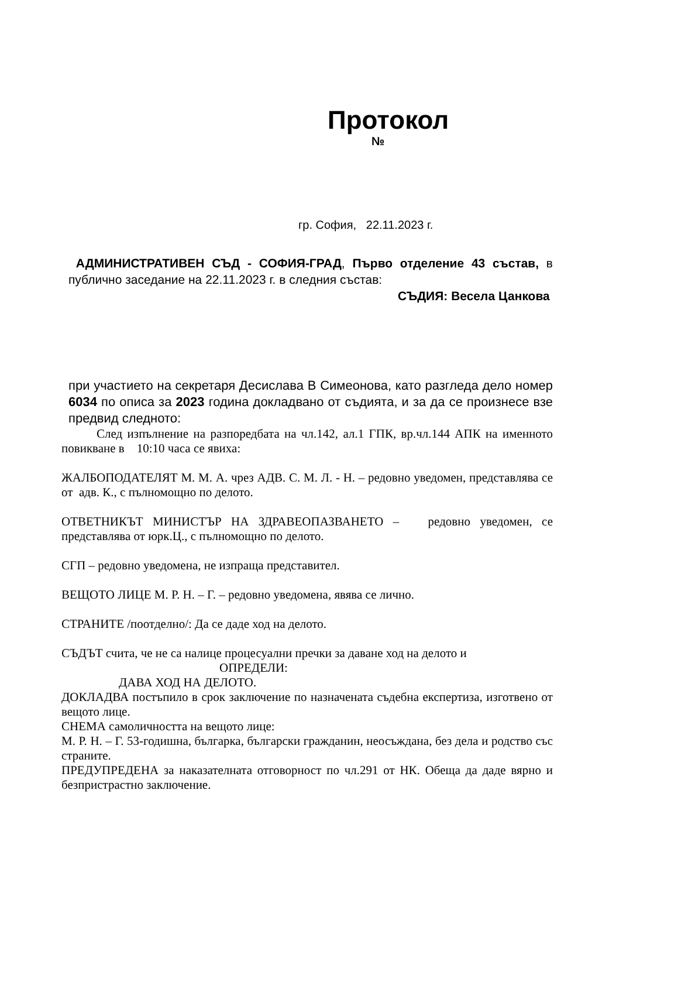Протокол
№
гр. София, 22.11.2023 г.
АДМИНИСТРАТИВЕН СЪД - СОФИЯ-ГРАД, Първо отделение 43 състав, в публично заседание на 22.11.2023 г. в следния състав:
СЪДИЯ: Весела Цанкова
при участието на секретаря Десислава В Симеонова, като разгледа дело номер 6034 по описа за 2023 година докладвано от съдията, и за да се произнесе взе предвид следното:
След изпълнение на разпоредбата на чл.142, ал.1 ГПК, вр.чл.144 АПК на именното повикване в 10:10 часа се явиха:
ЖАЛБОПОДАТЕЛЯТ М. М. А. чрез АДВ. С. М. Л. - Н. – редовно уведомен, представлява се от адв. К., с пълномощно по делото.
ОТВЕТНИКЪТ МИНИСТЪР НА ЗДРАВЕОПАЗВАНЕТО – редовно уведомен, се представлява от юрк.Ц., с пълномощно по делото.
СГП – редовно уведомена, не изпраща представител.
ВЕЩОТО ЛИЦЕ М. Р. Н. – Г. – редовно уведомена, явява се лично.
СТРАНИТЕ /поотделно/: Да се даде ход на делото.
СЪДЪТ счита, че не са налице процесуални пречки за даване ход на делото и
ОПРЕДЕЛИ:
ДАВА ХОД НА ДЕЛОТО.
ДОКЛАДВА постъпило в срок заключение по назначената съдебна експертиза, изготвено от вещото лице.
СНЕМА самоличността на вещото лице:
М. Р. Н. – Г. 53-годишна, българка, български гражданин, неосъждана, без дела и родство със страните.
ПРЕДУПРЕДЕНА за наказателната отговорност по чл.291 от НК. Обеща да даде вярно и безпристрастно заключение.